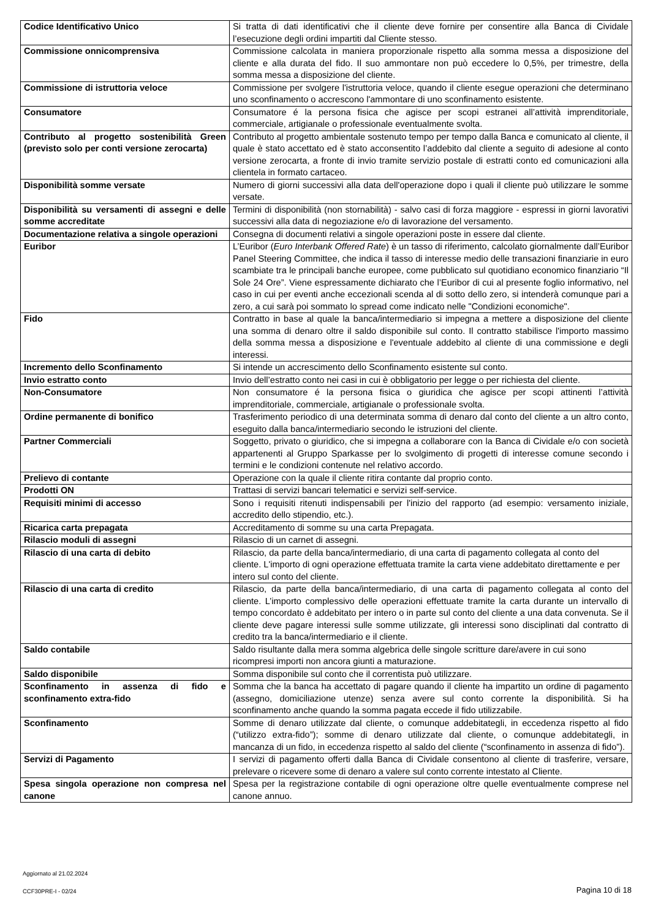| Codice Identificativo Unico | Si tratta di dati identificativi che il cliente deve fornire per consentire alla Banca di Cividale l’esecuzione degli ordini impartiti dal Cliente stesso. |
| Commissione onnicomprensiva | Commissione calcolata in maniera proporzionale rispetto alla somma messa a disposizione del cliente e alla durata del fido. Il suo ammontare non può eccedere lo 0,5%, per trimestre, della somma messa a disposizione del cliente. |
| Commissione di istruttoria veloce | Commissione per svolgere l'istruttoria veloce, quando il cliente esegue operazioni che determinano uno sconfinamento o accrescono l'ammontare di uno sconfinamento esistente. |
| Consumatore | Consumatore é la persona fisica che agisce per scopi estranei all’attività imprenditoriale, commerciale, artigianale o professionale eventualmente svolta. |
| Contributo al progetto sostenibilità Green (previsto solo per conti versione zerocarta) | Contributo al progetto ambientale sostenuto tempo per tempo dalla Banca e comunicato al cliente, il quale è stato accettato ed è stato acconsentito l’addebito dal cliente a seguito di adesione al conto versione zerocarta, a fronte di invio tramite servizio postale di estratti conto ed comunicazioni alla clientela in formato cartaceo. |
| Disponibilità somme versate | Numero di giorni successivi alla data dell'operazione dopo i quali il cliente può utilizzare le somme versate. |
| Disponibilità su versamenti di assegni e delle somme accreditate | Termini di disponibilità (non stornabilità) - salvo casi di forza maggiore - espressi in giorni lavorativi successivi alla data di negoziazione e/o di lavorazione del versamento. |
| Documentazione relativa a singole operazioni | Consegna di documenti relativi a singole operazioni poste in essere dal cliente. |
| Euribor | L’Euribor ( Euro Interbank Offered Rate ) è un tasso di riferimento, calcolato giornalmente dall’Euribor Panel Steering Committee, che indica il tasso di interesse medio delle transazioni finanziarie in euro scambiate tra le principali banche europee, come pubblicato sul quotidiano economico finanziario “Il Sole 24 Ore”. Viene espressamente dichiarato che l’Euribor di cui al presente foglio informativo, nel caso in cui per eventi anche eccezionali scenda al di sotto dello zero, si intenderà comunque pari a zero, a cui sarà poi sommato lo spread come indicato nelle "Condizioni economiche". |
| Fido | Contratto in base al quale la banca/intermediario si impegna a mettere a disposizione del cliente una somma di denaro oltre il saldo disponibile sul conto. Il contratto stabilisce l'importo massimo della somma messa a disposizione e l'eventuale addebito al cliente di una commissione e degli interessi. |
| Incremento dello Sconfinamento | Si intende un accrescimento dello Sconfinamento esistente sul conto. |
| Invio estratto conto | Invio dell’estratto conto nei casi in cui è obbligatorio per legge o per richiesta del cliente. |
| Non-Consumatore | Non consumatore é la persona fisica o giuridica che agisce per scopi attinenti l’attività imprenditoriale, commerciale, artigianale o professionale svolta. |
| Ordine permanente di bonifico | Trasferimento periodico di una determinata somma di denaro dal conto del cliente a un altro conto, eseguito dalla banca/intermediario secondo le istruzioni del cliente. |
| Partner Commerciali | Soggetto, privato o giuridico, che si impegna a collaborare con la Banca di Cividale e/o con società appartenenti al Gruppo Sparkasse per lo svolgimento di progetti di interesse comune secondo i termini e le condizioni contenute nel relativo accordo. |
| Prelievo di contante | Operazione con la quale il cliente ritira contante dal proprio conto. |
| Prodotti ON | Trattasi di servizi bancari telematici e servizi self-service. |
| Requisiti minimi di accesso | Sono i requisiti ritenuti indispensabili per l'inizio del rapporto (ad esempio: versamento iniziale, accredito dello stipendio, etc.). |
| Ricarica carta prepagata | Accreditamento di somme su una carta Prepagata. |
| Rilascio moduli di assegni | Rilascio di un carnet di assegni. |
| Rilascio di una carta di debito | Rilascio, da parte della banca/intermediario, di una carta di pagamento collegata al conto del cliente. L'importo di ogni operazione effettuata tramite la carta viene addebitato direttamente e per intero sul conto del cliente. |
| Rilascio di una carta di credito | Rilascio, da parte della banca/intermediario, di una carta di pagamento collegata al conto del cliente. L’importo complessivo delle operazioni effettuate tramite la carta durante un intervallo di tempo concordato è addebitato per intero o in parte sul conto del cliente a una data convenuta. Se il cliente deve pagare interessi sulle somme utilizzate, gli interessi sono disciplinati dal contratto di credito tra la banca/intermediario e il cliente. |
| Saldo contabile | Saldo risultante dalla mera somma algebrica delle singole scritture dare/avere in cui sono ricompresi importi non ancora giunti a maturazione. |
| Saldo disponibile | Somma disponibile sul conto che il correntista può utilizzare. |
| Sconfinamento in assenza di fido e sconfinamento extra-fido | Somma che la banca ha accettato di pagare quando il cliente ha impartito un ordine di pagamento (assegno, domiciliazione utenze) senza avere sul conto corrente la disponibilità. Si ha sconfinamento anche quando la somma pagata eccede il fido utilizzabile. |
| Sconfinamento | Somme di denaro utilizzate dal cliente, o comunque addebitategli, in eccedenza rispetto al fido (“utilizzo extra-fido”); somme di denaro utilizzate dal cliente, o comunque addebitategli, in mancanza di un fido, in eccedenza rispetto al saldo del cliente (“sconfinamento in assenza di fido”). |
| Servizi di Pagamento | I servizi di pagamento offerti dalla Banca di Cividale consentono al cliente di trasferire, versare, prelevare o ricevere some di denaro a valere sul conto corrente intestato al Cliente. |
| Spesa singola operazione non compresa nel canone | Spesa per la registrazione contabile di ogni operazione oltre quelle eventualmente comprese nel canone annuo. |
Aggiornato al 21.02.2024
CCF30PRE-I - 02/24 Pagina 10 di 18